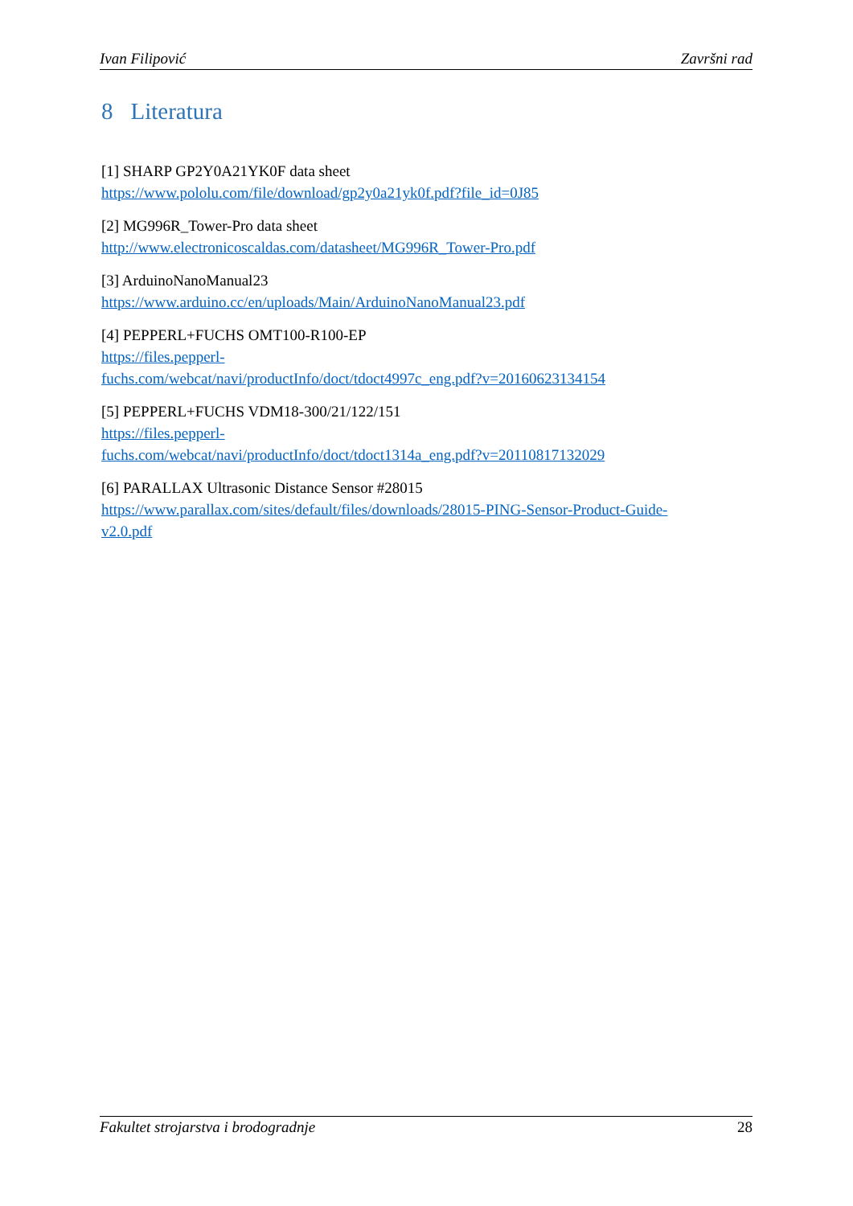Ivan Filipović Završni rad
8 Literatura
[1] SHARP GP2Y0A21YK0F data sheet
https://www.pololu.com/file/download/gp2y0a21yk0f.pdf?file_id=0J85
[2] MG996R_Tower-Pro data sheet
http://www.electronicoscaldas.com/datasheet/MG996R_Tower-Pro.pdf
[3] ArduinoNanoManual23
https://www.arduino.cc/en/uploads/Main/ArduinoNanoManual23.pdf
[4] PEPPERL+FUCHS OMT100-R100-EP
https://files.pepperl-
fuchs.com/webcat/navi/productInfo/doct/tdoct4997c_eng.pdf?v=20160623134154
[5] PEPPERL+FUCHS VDM18-300/21/122/151
https://files.pepperl-
fuchs.com/webcat/navi/productInfo/doct/tdoct1314a_eng.pdf?v=20110817132029
[6] PARALLAX Ultrasonic Distance Sensor #28015
https://www.parallax.com/sites/default/files/downloads/28015-PING-Sensor-Product-Guide-
v2.0.pdf
Fakultet strojarstva i brodogradnje 28